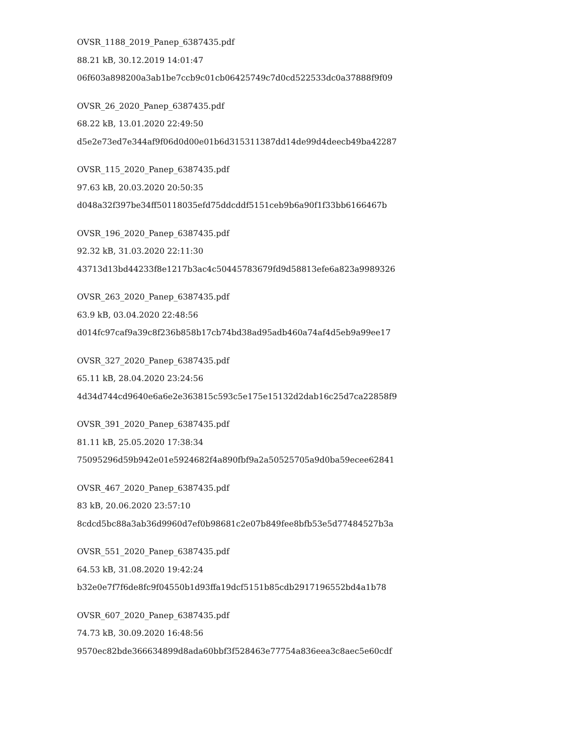OVSR_1188_2019_Panep_6387435.pdf
88.21 kB, 30.12.2019 14:01:47
06f603a898200a3ab1be7ccb9c01cb06425749c7d0cd522533dc0a37888f9f09
OVSR_26_2020_Panep_6387435.pdf
68.22 kB, 13.01.2020 22:49:50
d5e2e73ed7e344af9f06d0d00e01b6d315311387dd14de99d4deecb49ba42287
OVSR_115_2020_Panep_6387435.pdf
97.63 kB, 20.03.2020 20:50:35
d048a32f397be34ff50118035efd75ddcddf5151ceb9b6a90f1f33bb6166467b
OVSR_196_2020_Panep_6387435.pdf
92.32 kB, 31.03.2020 22:11:30
43713d13bd44233f8e1217b3ac4c50445783679fd9d58813efe6a823a9989326
OVSR_263_2020_Panep_6387435.pdf
63.9 kB, 03.04.2020 22:48:56
d014fc97caf9a39c8f236b858b17cb74bd38ad95adb460a74af4d5eb9a99ee17
OVSR_327_2020_Panep_6387435.pdf
65.11 kB, 28.04.2020 23:24:56
4d34d744cd9640e6a6e2e363815c593c5e175e15132d2dab16c25d7ca22858f9
OVSR_391_2020_Panep_6387435.pdf
81.11 kB, 25.05.2020 17:38:34
75095296d59b942e01e5924682f4a890fbf9a2a50525705a9d0ba59ecee62841
OVSR_467_2020_Panep_6387435.pdf
83 kB, 20.06.2020 23:57:10
8cdcd5bc88a3ab36d9960d7ef0b98681c2e07b849fee8bfb53e5d77484527b3a
OVSR_551_2020_Panep_6387435.pdf
64.53 kB, 31.08.2020 19:42:24
b32e0e7f7f6de8fc9f04550b1d93ffa19dcf5151b85cdb2917196552bd4a1b78
OVSR_607_2020_Panep_6387435.pdf
74.73 kB, 30.09.2020 16:48:56
9570ec82bde366634899d8ada60bbf3f528463e77754a836eea3c8aec5e60cdf